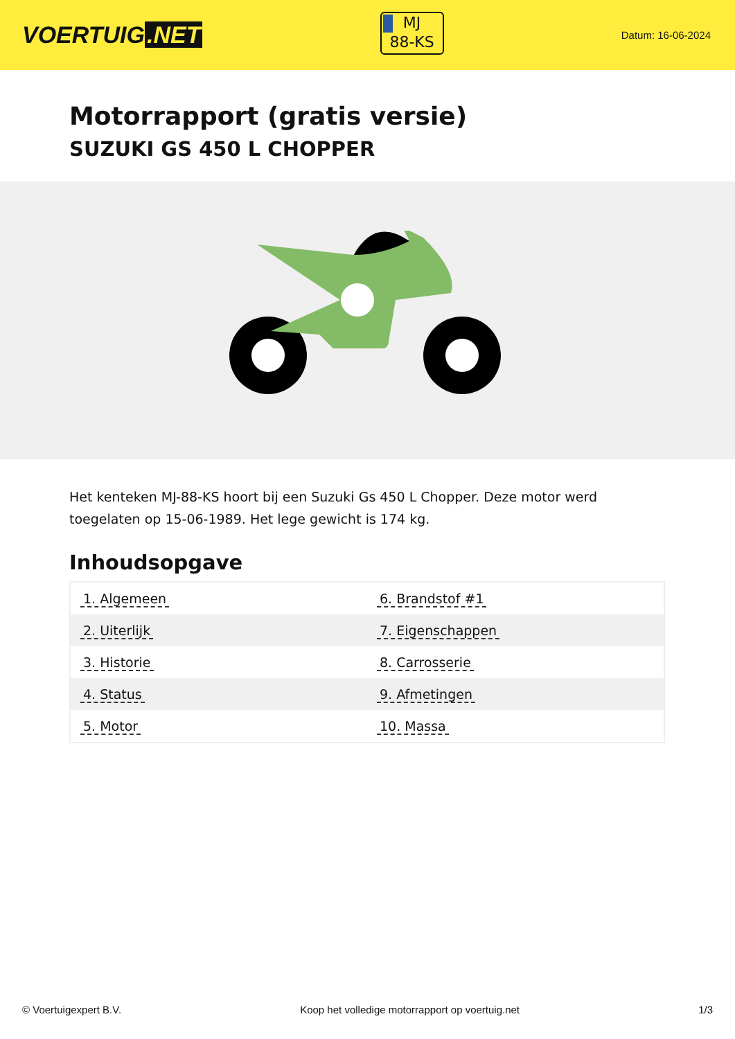VOERTUIG.NET
MJ
88-KS
Datum: 16-06-2024
Motorrapport (gratis versie)
SUZUKI GS 450 L CHOPPER
Het kenteken MJ-88-KS hoort bij een Suzuki Gs 450 L Chopper. Deze motor werd toegelaten op 15-06-1989. Het lege gewicht is 174 kg.
Inhoudsopgave
| 1. Algemeen | 6. Brandstof #1 |
| 2. Uiterlijk | 7. Eigenschappen |
| 3. Historie | 8. Carrosserie |
| 4. Status | 9. Afmetingen |
| 5. Motor | 10. Massa |
© Voertuigexpert B.V. Koop het volledige motorrapport op voertuig.net 1/3